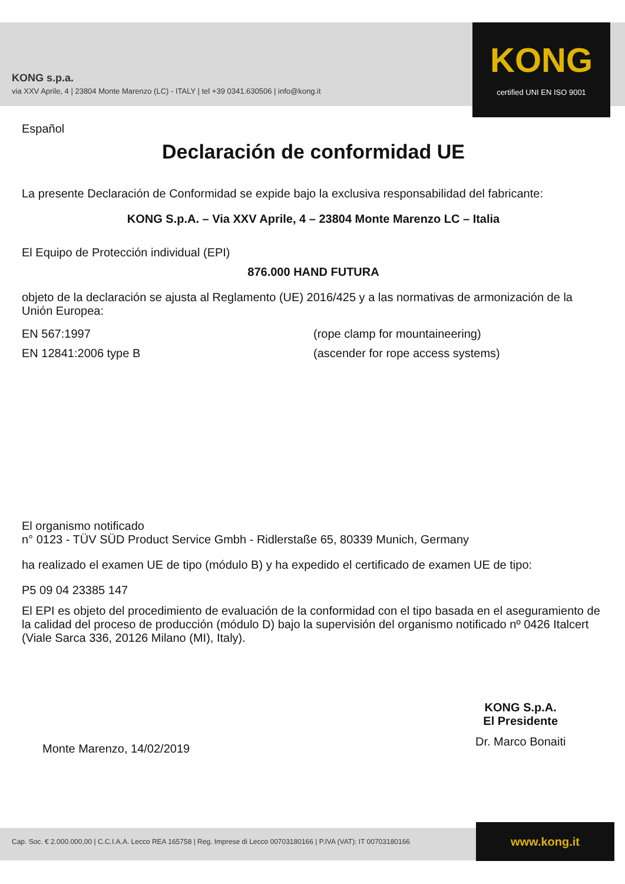KONG s.p.a.
via XXV Aprile, 4 | 23804 Monte Marenzo (LC) - ITALY | tel +39 0341.630506 | info@kong.it
KONG
certified UNI EN ISO 9001
Español
Declaración de conformidad UE
La presente Declaración de Conformidad se expide bajo la exclusiva responsabilidad del fabricante:
KONG S.p.A. – Via XXV Aprile, 4 – 23804 Monte Marenzo LC – Italia
El Equipo de Protección individual (EPI)
876.000 HAND FUTURA
objeto de la declaración se ajusta al Reglamento (UE) 2016/425 y a las normativas de armonización de la Unión Europea:
EN 567:1997 (rope clamp for mountaineering)
EN 12841:2006 type B (ascender for rope access systems)
El organismo notificado
n° 0123 - TÜV SÜD Product Service Gmbh - Ridlerstaße 65, 80339 Munich, Germany
ha realizado el examen UE de tipo (módulo B) y ha expedido el certificado de examen UE de tipo:
P5 09 04 23385 147
El EPI es objeto del procedimiento de evaluación de la conformidad con el tipo basada en el aseguramiento de la calidad del proceso de producción (módulo D) bajo la supervisión del organismo notificado nº 0426 Italcert (Viale Sarca 336, 20126 Milano (MI), Italy).
Monte Marenzo, 14/02/2019
KONG S.p.A.
El Presidente
Dr. Marco Bonaiti
Cap. Soc. € 2.000.000,00 | C.C.I.A.A. Lecco REA 165758 | Reg. Imprese di Lecco 00703180166 | P.IVA (VAT): IT 00703180166
www.kong.it